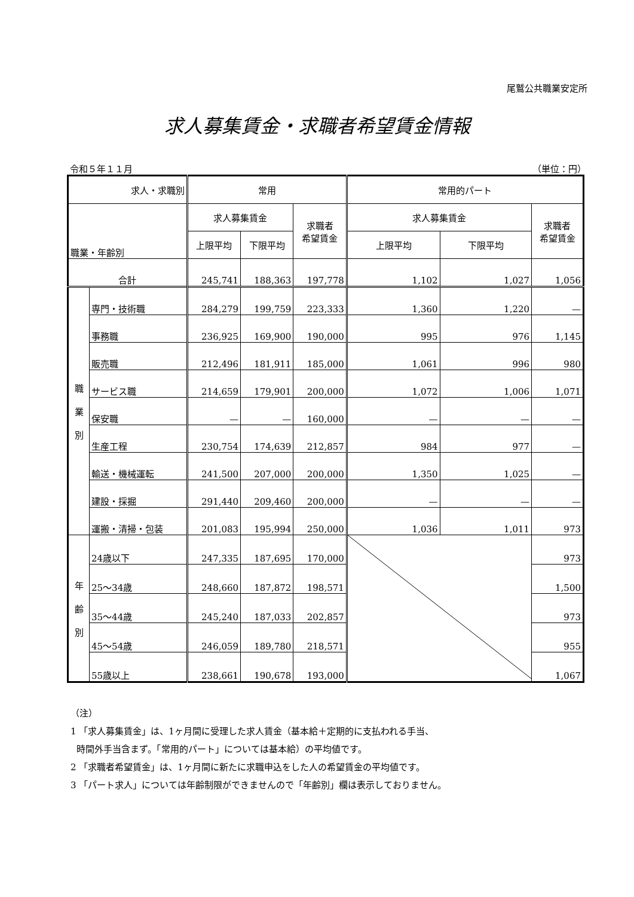尾鷲公共職業安定所
求人募集賃金・求職者希望賃金情報
令和５年１１月 （単位：円）
| 求人・求職別 | | 常用 | | | 常用的パート | | |
| --- | --- | --- | --- | --- | --- | --- | --- |
| 職業・年齢別 | | 求人募集賃金 | | 求職者 希望賃金 | 求人募集賃金 | | 求職者 希望賃金 |
| | | 上限平均 | 下限平均 | | 上限平均 | 下限平均 | |
| 合計 | | 245,741 | 188,363 | 197,778 | 1,102 | 1,027 | 1,056 |
| 職 業 別 | 専門・技術職 | 284,279 | 199,759 | 223,333 | 1,360 | 1,220 | — |
| | 事務職 | 236,925 | 169,900 | 190,000 | 995 | 976 | 1,145 |
| | 販売職 | 212,496 | 181,911 | 185,000 | 1,061 | 996 | 980 |
| | サービス職 | 214,659 | 179,901 | 200,000 | 1,072 | 1,006 | 1,071 |
| | 保安職 | — | — | 160,000 | — | — | — |
| | 生産工程 | 230,754 | 174,639 | 212,857 | 984 | 977 | — |
| | 輸送・機械運転 | 241,500 | 207,000 | 200,000 | 1,350 | 1,025 | — |
| | 建設・採掘 | 291,440 | 209,460 | 200,000 | — | — | — |
| | 運搬・清掃・包装 | 201,083 | 195,994 | 250,000 | 1,036 | 1,011 | 973 |
| 年 齢 別 | 24歳以下 | 247,335 | 187,695 | 170,000 | | | 973 |
| | 25～34歳 | 248,660 | 187,872 | 198,571 | | | 1,500 |
| | 35～44歳 | 245,240 | 187,033 | 202,857 | | | 973 |
| | 45～54歳 | 246,059 | 189,780 | 218,571 | | | 955 |
| | 55歳以上 | 238,661 | 190,678 | 193,000 | | | 1,067 |
（注）
1 「求人募集賃金」は、1ヶ月間に受理した求人賃金（基本給＋定期的に支払われる手当、
時間外手当含まず。「常用的パート」については基本給）の平均値です。
2 「求職者希望賃金」は、1ヶ月間に新たに求職申込をした人の希望賃金の平均値です。
3 「パート求人」については年齢制限ができませんので「年齢別」欄は表示しておりません。